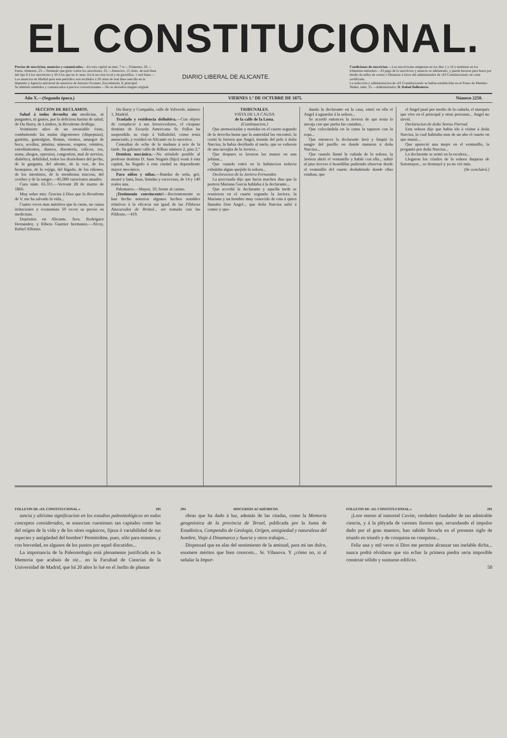EL CONSTITUCIONAL.
Precios de suscricion, anuncios y comunicados.—En esta capital un mes, 7 rs.—Trimestre, 20.—Fuera, trimestre, 23.—Teniendo que girar contra los suscritores, 25.—Anuncios, 15 cénts. de real línea del tipo 8 á los suscritores y 30 á los que no lo sean. En la seccion local y en gacetillas, 1 real línea.—Los anuncios en Madrid para este periódico son recibidos á 20 cénts de real línea sencilla en la imprenta y Agencia universal de anuncios de Antonio Escanez, Encomienda, 8, principal.
Se admiten remitidos y comunicados á precios convencionales.—No se devuelve ningun original.
DIARIO LIBERAL DE ALICANTE.
Condiciones de suscricion.—Las suscriciones empiezan en los dias 1 y 16 y terminan en los trimestres naturales.—El pago de la suscricion y anuncio es adelantado, y puede hacerse para fuera por medio de sellos de correo ó libranzas á favor del administrador de «El Constitucional» en carta certificada.
La redaccion y administracion de «El Constitucional» se hallan establecidas en el Paseo de Mendez-Nuñez, núm. 35.—Administrador, D. Rafael Ballesteros.
Año X.—(Segunda época.) VIERNES 1.º DE OCTUBRE DE 1875. Número 2250.
SECCION DE RECLAMOS.
Salud á todos devuelta sin medicina, ni purgantes, ni gastos, por la deliciosa harina de salud, de Du Barry, de Lóndres, la Revalenta Arábiga.
Veintisiete años de un invariable éxito, combatiendo las malas digestiones (dispepsias), gastritis, gastralgias, flemas, vientos, amargor de boca, acedías, pituitas, náuseas, eruptos, vómitos, estreñimientos, diarrea, disentería, cólicos, tos, asma, ahogos, opresion, congestion, mal de nervios, diabética, debilidad, todos los desórdenes del pecho, de la garganta, del aliento, de la voz, de los bronquios, de la vejiga, del hígado, de los riñones, de los intestinos, de la membrana mucosa, del cerebro y de la sangre.—85.000 curaciones anuales.
Cura núm. 65.311.—Vervant 28 de marzo de 1866.
Muy señor mio: Gracias á Dios que la Revalenta de V. me ha salvado la vida...
Cuatro veces mas nutritiva que la carne, no causa irritaciones y economiza 50 veces su precio en medicinas.
Depósitos en Alicante, Sres. Rodriguez Hernandez, y Ribera Guarner hermanos.—Alcoy, Rafael Alfonso.
Du Barry y Compañía, calle de Valverde, número 1, Madrid.
Traslado y residencia definitiva.—Con objeto de complacer á sus favorecedores, el cirujano dentista de Escuela Americana Sr. Pallos ha suspendido su viaje á Valladolid, como tenia anunciado, y residirá en Alicante en lo sucesivo.
Consultas de ocho de la mañana á seis de la tarde. Su gabinete calle de Bilbao número 2, piso 2.º
Dentista mecánico.—No siéndole posible al profesor dentista D. Juan Nogués (hijo) venir á esta capital, ha llegado á esta ciudad su dependiente mayor mecánico.
Para niños y niñas.—Bandas de seda, gró, moaré y lana, lisas, listadas y escocesas, de 14 y 140 reales una.
Palomares.—Mayor, 10, frente al casino.
¡Testimonio convincente!—Recientemente se han hecho notorios algunos hechos notables relativos á la eficacia sin igual de las Píldoras Azucaradas de Bristol... ser tomada con las Píldoras.—419.
TRIBUNALES.
VISTA DE LA CAUSA
de la calle de la Luna.
(Continuacion.)
Que atemorizadas y metidas en el cuarto segundo de la derecha hasta que la autoridad las encontró, la contó la Javiera que Angel, tirando del pelo á doña Narcisa, la habia derribado al suelo, que se valieron de una navajita de la Javiera...
Que despues se lavaron las manos en una jofaina...
Que cuando entró en la habitacion todavía exhalaba algun quejido la señora...
Declaracion de la Javiera Fernandez.
La procesada dijo que hacia muchos dias que la portera Mariana Garcia hablaba á la declarante...
Que accedió la declarante y aquella tarde se reunieron en el cuarto segundo la Javiera, la Mariana y un hombre muy conocido de esta á quien llamaba Don Angel... que doña Narcisa salió á comer y que-
dando la declarante en la casa, entró en ella el Angel á aguardar á la señora...
Se acordó entonces la Javiera de que tenia la navaja con que partia las castañas...
Que colocándola en la cama la taparon con la ropa...
Que entonces la declarante lavó y limpió la sangre del pasillo en donde mataron á doña Narcisa...
Que cuando llamó la cuñada de la señora, la Javiera abrió el ventanillo y habló con ella... subió al piso tercero ó boardillas pudiendo observar desde el ventanillo del cuarto deshabitado donde ellas estaban, que
el Angel pasó por medio de la cuñada, el marqués que vive en el principal y otras personas... Angel no sirvió.
Declaracion de doña Teresa Pierrad.
Esta señora dijo que habia ido á visitar á doña Narcisa, la cual habitaba mas de un año el cuarto en que murió...
Que apareció una mujer en el ventanillo, la preguntó por doña Narcisa...
La declarante se sentó en la escalera...
Llegaron los criados de la señora duquesa de Sotomayor... se desmayó y ya no vió más.
(Se concluirá.)
FOLLETIN DE «EL CONSTITUCIONAL.» 295
tancia y altísima significacion en los estudios paleontológicos en todos conceptos considerados, se enuncian cuestiones tan capitales como las del orígen de la vida y de los séres orgánicos, fijeza ó variabilidad de sus especies y antigüedad del hombre? Permitidme, pues, sólo para mientes, y con brevedad, en algunos de los puntos por aquel discutidos...
La importancia de la Paleontología está plenamente justificada en la Memoria que acabais de oir... en la Facultad de Ciencias de la Universidad de Madrid, que há 20 años lo fué en el Jardin de plantas
294 DISCURSOS ACADÉMICOS.
obras que ha dado á luz, además de las citadas, como la Memoria geognóstica de la provincia de Teruel, publicada por la Junta de Estadística, Compendio de Geología, Orígen, antigüedad y naturaleza del hombre, Viaje á Dinamarca y Suecia y otros trabajos...
Dispensad que en alas del sentimiento de la amistad, para mí tan dulce, enumere méritos que bien conoceis... Sr. Vilanova. Y ¿cómo no, si al señalar la Impor-
FOLLETIN DE «EL CONSTITUCIONAL.» 291
¡Loor eterno al inmortal Cuvier, verdadero fundador de tan admirable ciencia, y á la pléyada de varones ilustres que, secundando el impulso dado por el gran maestro, han sabido llevarla en el presente siglo de triunfo en triunfo y de conquista en conquista...
Feliz una y mil veces si Dios me permite alcanzar tan inefable dicha... nunca podrá olvidarse que sin echar la primera piedra seria imposible construir sólido y suntuoso edificio.
50